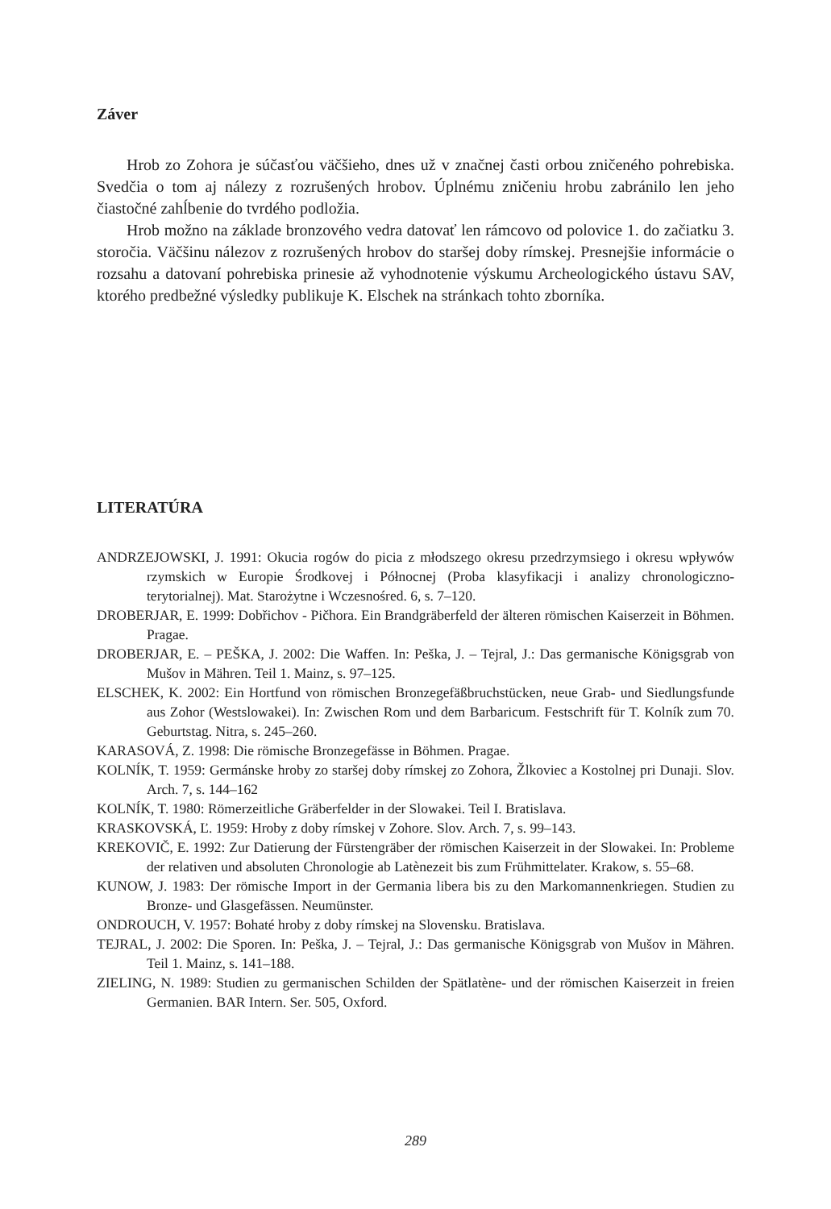Záver
Hrob zo Zohora je súčasťou väčšieho, dnes už v značnej časti orbou zničeného pohrebiska. Svedčia o tom aj nálezy z rozrušených hrobov. Úplnému zničeniu hrobu zabránilo len jeho čiastočné zahĺbenie do tvrdého podložia.
Hrob možno na základe bronzového vedra datovať len rámcovo od polovice 1. do začiatku 3. storočia. Väčšinu nálezov z rozrušených hrobov do staršej doby rímskej. Presnejšie informácie o rozsahu a datovaní pohrebiska prinesie až vyhodnotenie výskumu Archeologického ústavu SAV, ktorého predbežné výsledky publikuje K. Elschek na stránkach tohto zborníka.
LITERATÚRA
ANDRZEJOWSKI, J. 1991: Okucia rogów do picia z młodszego okresu przedrzymsiego i okresu wpływów rzymskich w Europie Środkovej i Północnej (Proba klasyfikacji i analizy chronologiczno- terytorialnej). Mat. Starożytne i Wczesnośred. 6, s. 7–120.
DROBERJAR, E. 1999: Dobřichov - Pičhora. Ein Brandgräberfeld der älteren römischen Kaiserzeit in Böhmen. Pragae.
DROBERJAR, E. – PEŠKA, J. 2002: Die Waffen. In: Peška, J. – Tejral, J.: Das germanische Königsgrab von Mušov in Mähren. Teil 1. Mainz, s. 97–125.
ELSCHEK, K. 2002: Ein Hortfund von römischen Bronzegefäßbruchstücken, neue Grab- und Siedlungsfunde aus Zohor (Westslowakei). In: Zwischen Rom und dem Barbaricum. Festschrift für T. Kolník zum 70. Geburtstag. Nitra, s. 245–260.
KARASOVÁ, Z. 1998: Die römische Bronzegefässe in Böhmen. Pragae.
KOLNÍK, T. 1959: Germánske hroby zo staršej doby rímskej zo Zohora, Žlkoviec a Kostolnej pri Dunaji. Slov. Arch. 7, s. 144–162
KOLNÍK, T. 1980: Römerzeitliche Gräberfelder in der Slowakei. Teil I. Bratislava.
KRASKOVSKÁ, Ľ. 1959: Hroby z doby rímskej v Zohore. Slov. Arch. 7, s. 99–143.
KREKOVIČ, E. 1992: Zur Datierung der Fürstengräber der römischen Kaiserzeit in der Slowakei. In: Probleme der relativen und absoluten Chronologie ab Latènezeit bis zum Frühmittelater. Krakow, s. 55–68.
KUNOW, J. 1983: Der römische Import in der Germania libera bis zu den Markomannenkriegen. Studien zu Bronze- und Glasgefässen. Neumünster.
ONDROUCH, V. 1957: Bohaté hroby z doby rímskej na Slovensku. Bratislava.
TEJRAL, J. 2002: Die Sporen. In: Peška, J. – Tejral, J.: Das germanische Königsgrab von Mušov in Mähren. Teil 1. Mainz, s. 141–188.
ZIELING, N. 1989: Studien zu germanischen Schilden der Spätlatène- und der römischen Kaiserzeit in freien Germanien. BAR Intern. Ser. 505, Oxford.
289